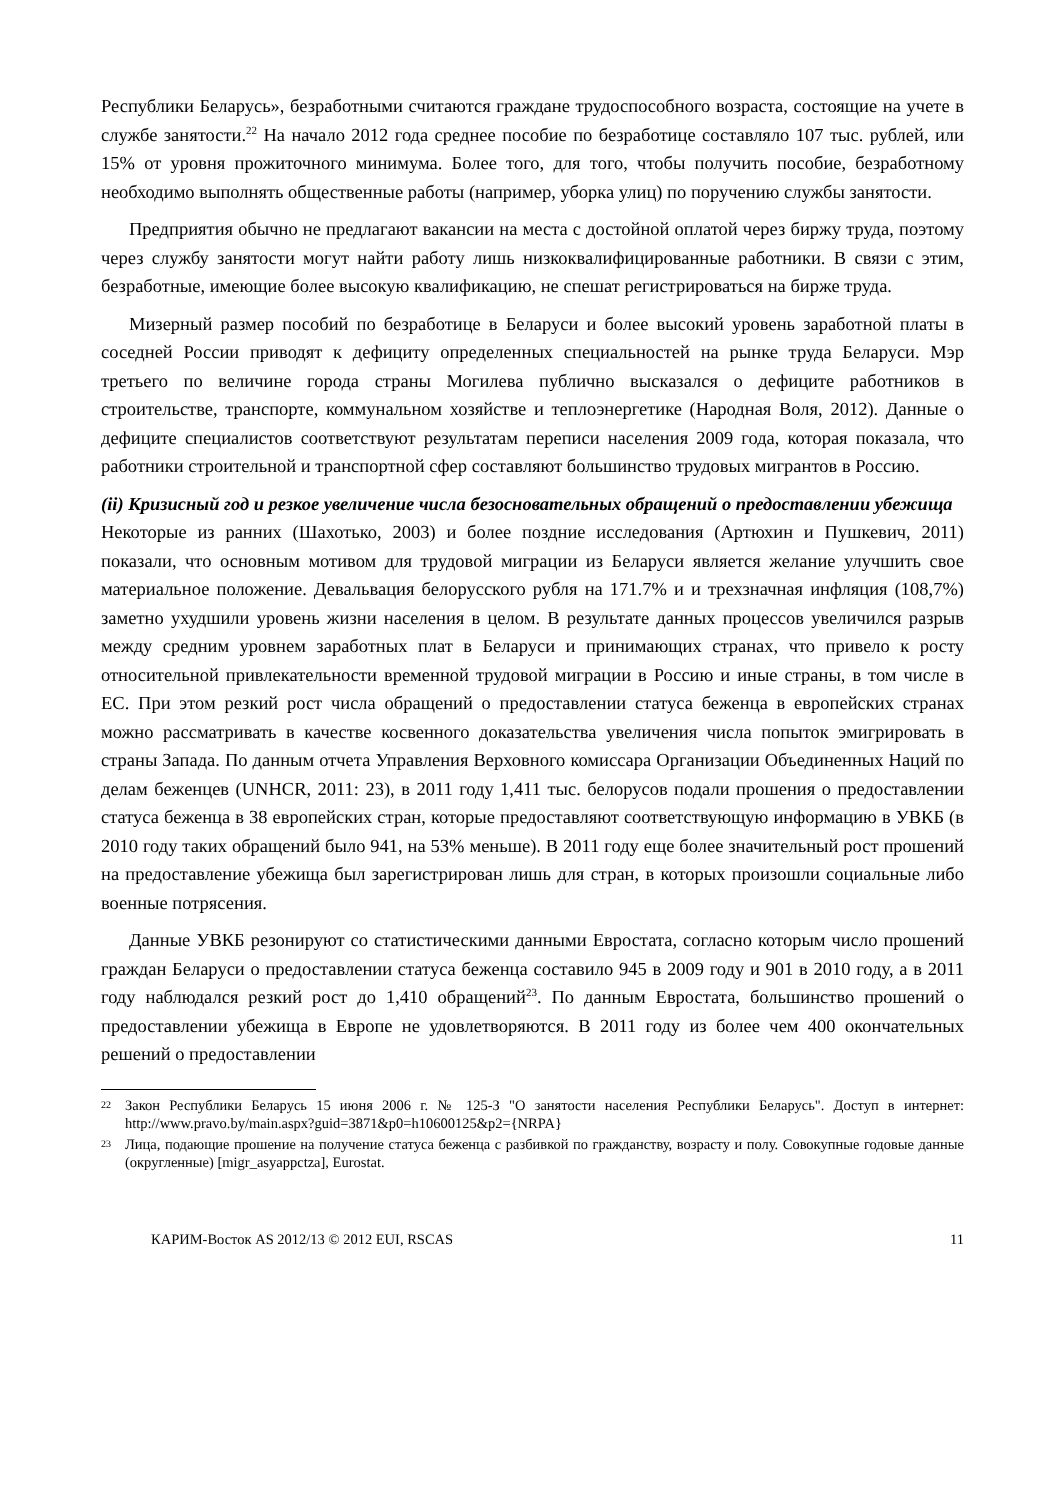Республики Беларусь», безработными считаются граждане трудоспособного возраста, состоящие на учете в службе занятости.<sup>22</sup> На начало 2012 года среднее пособие по безработице составляло 107 тыс. рублей, или 15% от уровня прожиточного минимума. Более того, для того, чтобы получить пособие, безработному необходимо выполнять общественные работы (например, уборка улиц) по поручению службы занятости.
Предприятия обычно не предлагают вакансии на места с достойной оплатой через биржу труда, поэтому через службу занятости могут найти работу лишь низкоквалифицированные работники. В связи с этим, безработные, имеющие более высокую квалификацию, не спешат регистрироваться на бирже труда.
Мизерный размер пособий по безработице в Беларуси и более высокий уровень заработной платы в соседней России приводят к дефициту определенных специальностей на рынке труда Беларуси. Мэр третьего по величине города страны Могилева публично высказался о дефиците работников в строительстве, транспорте, коммунальном хозяйстве и теплоэнергетике (Народная Воля, 2012). Данные о дефиците специалистов соответствуют результатам переписи населения 2009 года, которая показала, что работники строительной и транспортной сфер составляют большинство трудовых мигрантов в Россию.
(ii) Кризисный год и резкое увеличение числа безосновательных обращений о предоставлении убежища
Некоторые из ранних (Шахотько, 2003) и более поздние исследования (Артюхин и Пушкевич, 2011) показали, что основным мотивом для трудовой миграции из Беларуси является желание улучшить свое материальное положение. Девальвация белорусского рубля на 171.7% и и трехзначная инфляция (108,7%) заметно ухудшили уровень жизни населения в целом. В результате данных процессов увеличился разрыв между средним уровнем заработных плат в Беларуси и принимающих странах, что привело к росту относительной привлекательности временной трудовой миграции в Россию и иные страны, в том числе в ЕС. При этом резкий рост числа обращений о предоставлении статуса беженца в европейских странах можно рассматривать в качестве косвенного доказательства увеличения числа попыток эмигрировать в страны Запада. По данным отчета Управления Верховного комиссара Организации Объединенных Наций по делам беженцев (UNHCR, 2011: 23), в 2011 году 1,411 тыс. белорусов подали прошения о предоставлении статуса беженца в 38 европейских стран, которые предоставляют соответствующую информацию в УВКБ (в 2010 году таких обращений было 941, на 53% меньше). В 2011 году еще более значительный рост прошений на предоставление убежища был зарегистрирован лишь для стран, в которых произошли социальные либо военные потрясения.
Данные УВКБ резонируют со статистическими данными Евростата, согласно которым число прошений граждан Беларуси о предоставлении статуса беженца составило 945 в 2009 году и 901 в 2010 году, а в 2011 году наблюдался резкий рост до 1,410 обращений<sup>23</sup>. По данным Евростата, большинство прошений о предоставлении убежища в Европе не удовлетворяются. В 2011 году из более чем 400 окончательных решений о предоставлении
22 Закон Республики Беларусь 15 июня 2006 г. № 125-З "О занятости населения Республики Беларусь". Доступ в интернет: http://www.pravo.by/main.aspx?guid=3871&p0=h10600125&p2={NRPA}
23 Лица, подающие прошение на получение статуса беженца с разбивкой по гражданству, возрасту и полу. Совокупные годовые данные (округленные) [migr_asyappctza], Eurostat.
КАРИМ-Восток AS 2012/13 © 2012 EUI, RSCAS 11